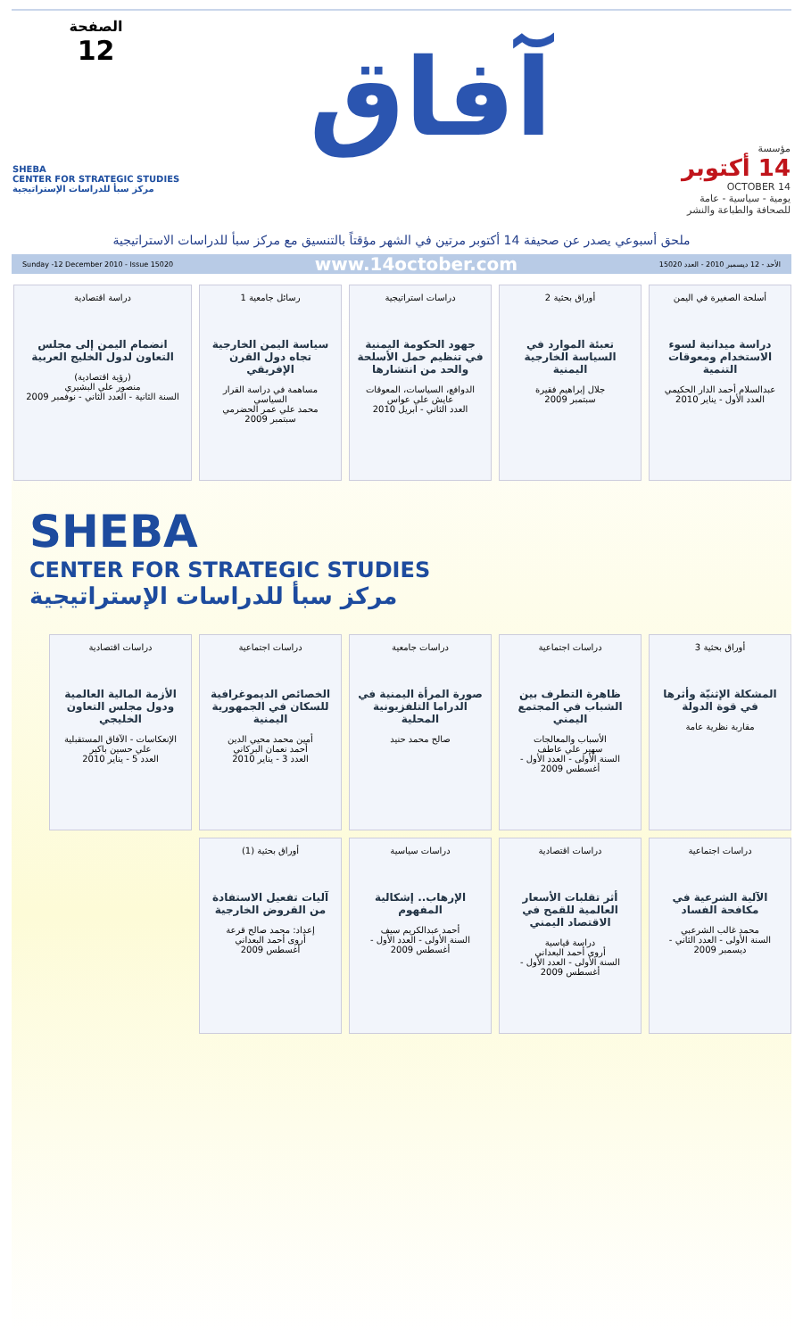الصفحة
12
SHEBA
CENTER FOR STRATEGIC STUDIES
مركز سبأ للدراسات الإستراتيجية
آفاق
مؤسسة
14 أكتوبر
14 OCTOBER
يومية - سياسية - عامة
للصحافة والطباعة والنشر
ملحق أسبوعي يصدر عن صحيفة 14 أكتوبر مرتين في الشهر مؤقتاً بالتنسيق مع مركز سبأ للدراسات الاستراتيجية
Sunday -12 December 2010 - Issue 15020 www.14october.com الأحد - 12 ديسمبر 2010 - العدد 15020
أسلحة الصغيرة في اليمن
دراسة ميدانية لسوء الاستخدام ومعوقات التنمية
عبدالسلام أحمد الدار الحكيمي
العدد الأول - يناير 2010
أوراق بحثية 2
تعبئة الموارد في السياسة الخارجية اليمنية
جلال إبراهيم فقيرة
سبتمبر 2009
دراسات استراتيجية
جهود الحكومة اليمنية في تنظيم حمل الأسلحة والحد من انتشارها
الدوافع، السياسات، المعوقات
عايش علي عواس
العدد الثاني - ابريل 2010
رسائل جامعية 1
سياسة اليمن الخارجية تجاه دول القرن الإفريقي
مساهمة في دراسة القرار السياسي
محمد علي عمر الحضرمي
سبتمبر 2009
دراسة اقتصادية
انضمام اليمن إلى مجلس التعاون لدول الخليج العربية
(رؤية اقتصادية)
منصور علي البشيري
السنة الثانية - العدد الثاني - نوفمبر 2009
SHEBA
CENTER FOR STRATEGIC STUDIES
مركز سبأ للدراسات الإستراتيجية
أوراق بحثية 3
المشكلة الإثنيّة وأثرها في قوة الدولة
مقاربة نظرية عامة
دراسات اجتماعية
ظاهرة التطرف بين الشباب في المجتمع اليمني
الأسباب والمعالجات
سهير علي عاطف
السنة الأولى - العدد الأول - أغسطس 2009
دراسات جامعية
صورة المرأة اليمنية في الدراما التلفزيونية المحلية
صالح محمد حنيد
دراسات اجتماعية
الخصائص الديموغرافية للسكان في الجمهورية اليمنية
أمين محمد محيي الدين
أحمد نعمان البركاني
العدد 3 - يناير 2010
دراسات اقتصادية
الأزمة المالية العالمية ودول مجلس التعاون الخليجي
الإنعكاسات - الآفاق المستقبلية
علي حسين باكير
العدد 5 - يناير 2010
دراسات اجتماعية
الآلية الشرعية في مكافحة الفساد
محمد غالب الشرعبي
السنة الأولى - العدد الثاني - ديسمبر 2009
دراسات اقتصادية
أثر تقلبات الأسعار العالمية للقمح في الاقتصاد اليمني
دراسة قياسية
أروى أحمد البعداني
السنة الأولى - العدد الأول - أغسطس 2009
دراسات سياسية
الإرهاب.. إشكالية المفهوم
أحمد عبدالكريم سيف
السنة الأولى - العدد الأول - أغسطس 2009
أوراق بحثية (1)
آليات تفعيل الاستفادة من القروض الخارجية
إعداد: محمد صالح قرعة
أروى أحمد البعداني
أغسطس 2009